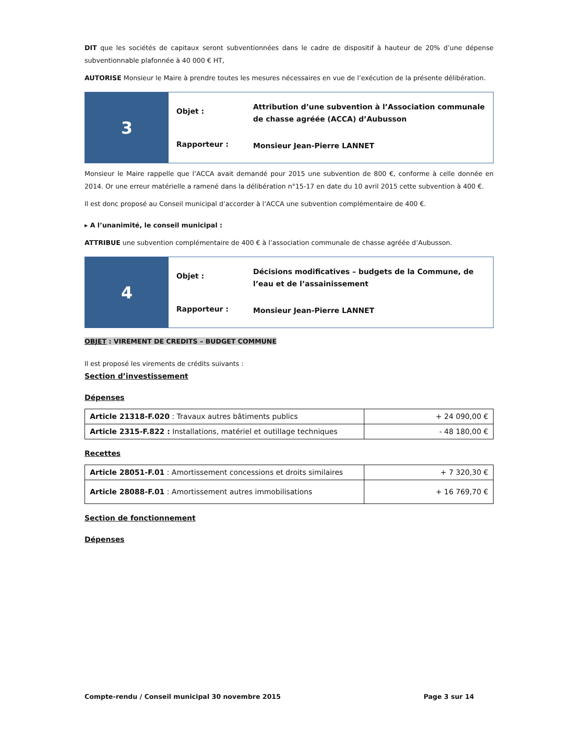DIT que les sociétés de capitaux seront subventionnées dans le cadre de dispositif à hauteur de 20% d’une dépense subventionnable plafonnée à 40 000 € HT,
AUTORISE Monsieur le Maire à prendre toutes les mesures nécessaires en vue de l’exécution de la présente délibération.
3
Objet :
Attribution d’une subvention à l’Association communale de chasse agréée (ACCA) d’Aubusson
Rapporteur :
Monsieur Jean-Pierre LANNET
Monsieur le Maire rappelle que l’ACCA avait demandé pour 2015 une subvention de 800 €, conforme à celle donnée en 2014. Or une erreur matérielle a ramené dans la délibération n°15-17 en date du 10 avril 2015 cette subvention à 400 €.
Il est donc proposé au Conseil municipal d’accorder à l’ACCA une subvention complémentaire de 400 €.
▸ A l’unanimité, le conseil municipal :
ATTRIBUE une subvention complémentaire de 400 € à l’association communale de chasse agréée d’Aubusson.
4
Objet :
Décisions modificatives – budgets de la Commune, de l’eau et de l’assainissement
Rapporteur :
Monsieur Jean-Pierre LANNET
OBJET : VIREMENT DE CREDITS – BUDGET COMMUNE
Il est proposé les virements de crédits suivants :
Section d’investissement
Dépenses
| Article 21318-F.020 : Travaux autres bâtiments publics | + 24 090,00 € |
| Article 2315-F.822 : Installations, matériel et outillage techniques | - 48 180,00 € |
Recettes
| Article 28051-F.01 : Amortissement concessions et droits similaires | + 7 320,30 € |
| Article 28088-F.01 : Amortissement autres immobilisations | + 16 769,70 € |
Section de fonctionnement
Dépenses
Compte-rendu / Conseil municipal 30 novembre 2015 Page 3 sur 14